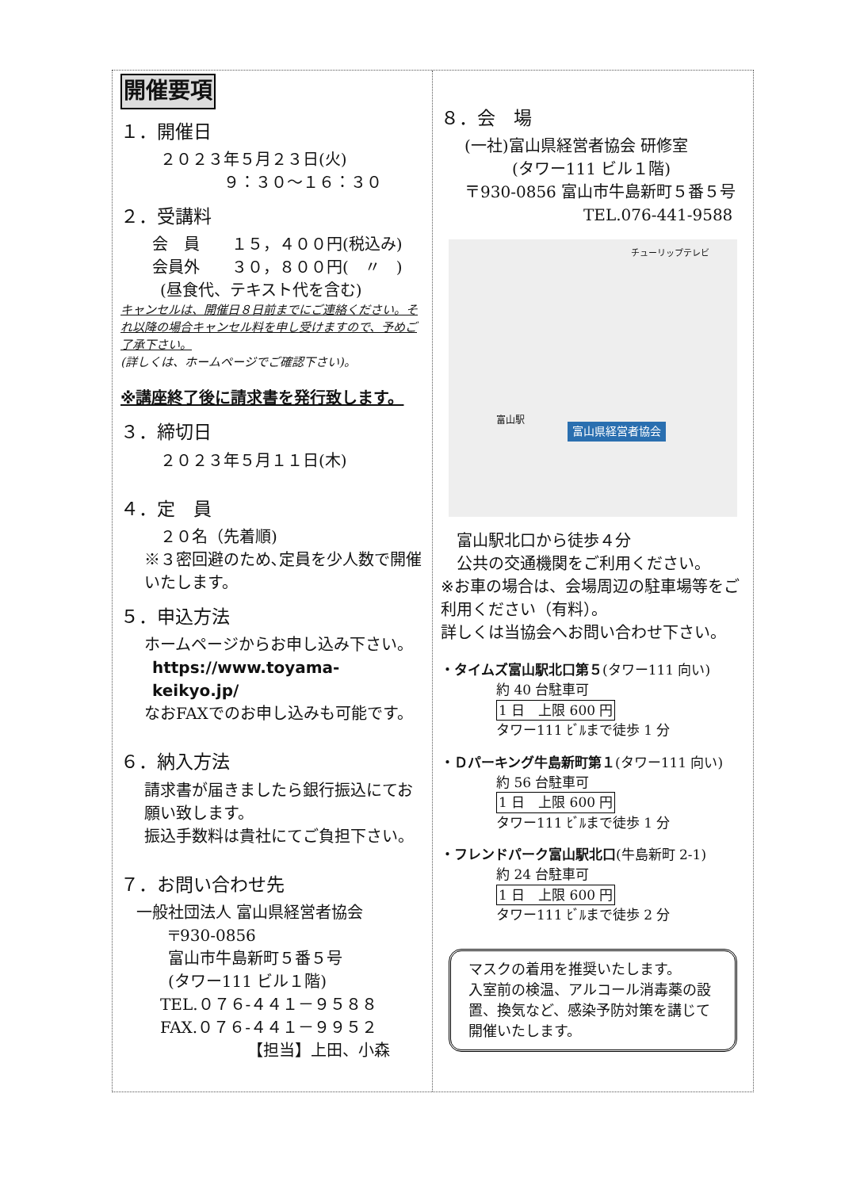開催要項
１．開催日
２０２３年５月２３日(火)
９：３０～１６：３０
２．受講料
会　員　　１５，４００円(税込み)
会員外　　３０，８００円(　〃　)
(昼食代、テキスト代を含む)
キャンセルは、開催日８日前までにご連絡ください。それ以降の場合キャンセル料を申し受けますので、予めご了承下さい。
(詳しくは、ホームページでご確認下さい)。
※講座終了後に請求書を発行致します。
３．締切日
２０２３年５月１１日(木)
４．定　員
２０名（先着順)
※３密回避のため､定員を少人数で開催いたします。
５．申込方法
ホームページからお申し込み下さい。
https://www.toyama-keikyo.jp/
なおFAXでのお申し込みも可能です。
６．納入方法
請求書が届きましたら銀行振込にてお願い致します。
振込手数料は貴社にてご負担下さい。
７．お問い合わせ先
一般社団法人 富山県経営者協会
〒930‐0856
富山市牛島新町５番５号
(タワー111 ビル１階)
TEL.０７６-４４１－９５８８
FAX.０７６-４４１－９９５２
【担当】上田、小森
８．会　場
(一社)富山県経営者協会 研修室
(タワー111 ビル１階)
〒930-0856 富山市牛島新町５番５号
TEL.076-441-9588
富山県経営者協会
富山駅
チューリップテレビ
富山駅北口から徒歩４分
公共の交通機関をご利用ください。
※お車の場合は、会場周辺の駐車場等をご利用ください（有料）。
詳しくは当協会へお問い合わせ下さい。
・タイムズ富山駅北口第５(タワー111 向い)
約 40 台駐車可
1 日　上限 600 円
タワー111 ﾋﾞﾙまで徒歩 1 分
・Ｄパーキング牛島新町第１(タワー111 向い)
約 56 台駐車可
1 日　上限 600 円
タワー111 ﾋﾞﾙまで徒歩 1 分
・フレンドパーク富山駅北口(牛島新町 2-1)
約 24 台駐車可
1 日　上限 600 円
タワー111 ﾋﾞﾙまで徒歩 2 分
マスクの着用を推奨いたします。
入室前の検温、アルコール消毒薬の設置、換気など、感染予防対策を講じて開催いたします。